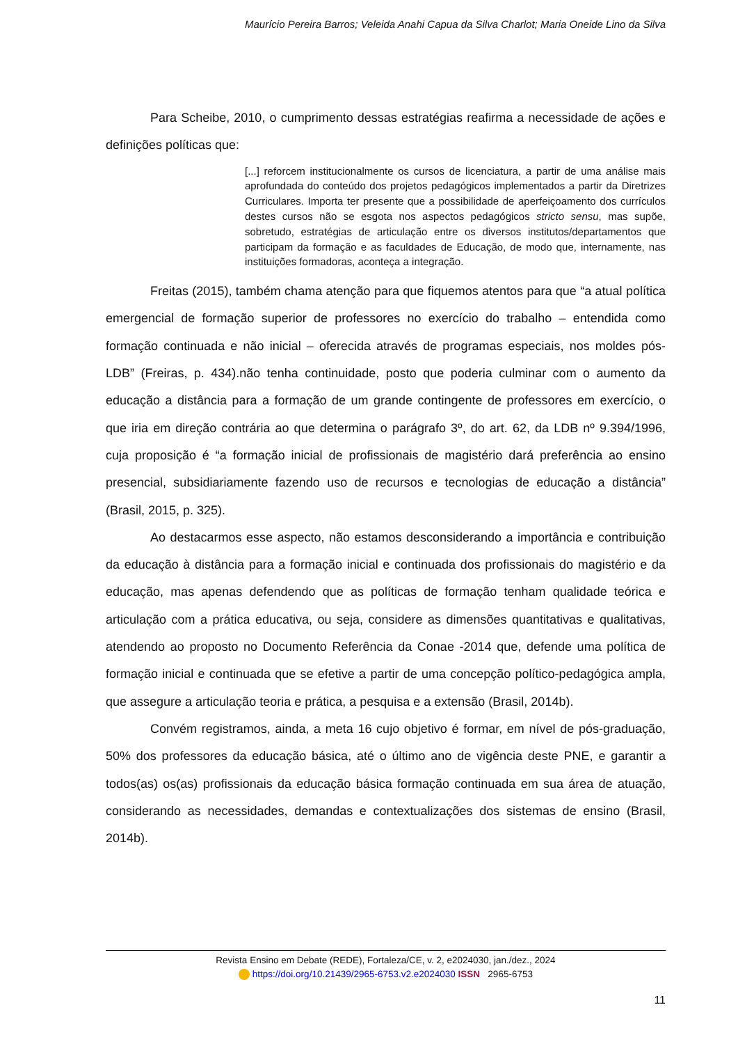Maurício Pereira Barros; Veleida Anahi Capua da Silva Charlot; Maria Oneide Lino da Silva
Para Scheibe, 2010, o cumprimento dessas estratégias reafirma a necessidade de ações e definições políticas que:
[...] reforcem institucionalmente os cursos de licenciatura, a partir de uma análise mais aprofundada do conteúdo dos projetos pedagógicos implementados a partir da Diretrizes Curriculares. Importa ter presente que a possibilidade de aperfeiçoamento dos currículos destes cursos não se esgota nos aspectos pedagógicos stricto sensu, mas supõe, sobretudo, estratégias de articulação entre os diversos institutos/departamentos que participam da formação e as faculdades de Educação, de modo que, internamente, nas instituições formadoras, aconteça a integração.
Freitas (2015), também chama atenção para que fiquemos atentos para que “a atual política emergencial de formação superior de professores no exercício do trabalho – entendida como formação continuada e não inicial – oferecida através de programas especiais, nos moldes pós-LDB” (Freiras, p. 434).não tenha continuidade, posto que poderia culminar com o aumento da educação a distância para a formação de um grande contingente de professores em exercício, o que iria em direção contrária ao que determina o parágrafo 3º, do art. 62, da LDB nº 9.394/1996, cuja proposição é “a formação inicial de profissionais de magistério dará preferência ao ensino presencial, subsidiariamente fazendo uso de recursos e tecnologias de educação a distância” (Brasil, 2015, p. 325).
Ao destacarmos esse aspecto, não estamos desconsiderando a importância e contribuição da educação à distância para a formação inicial e continuada dos profissionais do magistério e da educação, mas apenas defendendo que as políticas de formação tenham qualidade teórica e articulação com a prática educativa, ou seja, considere as dimensões quantitativas e qualitativas, atendendo ao proposto no Documento Referência da Conae -2014 que, defende uma política de formação inicial e continuada que se efetive a partir de uma concepção político-pedagógica ampla, que assegure a articulação teoria e prática, a pesquisa e a extensão (Brasil, 2014b).
Convém registramos, ainda, a meta 16 cujo objetivo é formar, em nível de pós-graduação, 50% dos professores da educação básica, até o último ano de vigência deste PNE, e garantir a todos(as) os(as) profissionais da educação básica formação continuada em sua área de atuação, considerando as necessidades, demandas e contextualizações dos sistemas de ensino (Brasil, 2014b).
Revista Ensino em Debate (REDE), Fortaleza/CE, v. 2, e2024030, jan./dez., 2024
https://doi.org/10.21439/2965-6753.v2.e2024030 ISSN 2965-6753
11